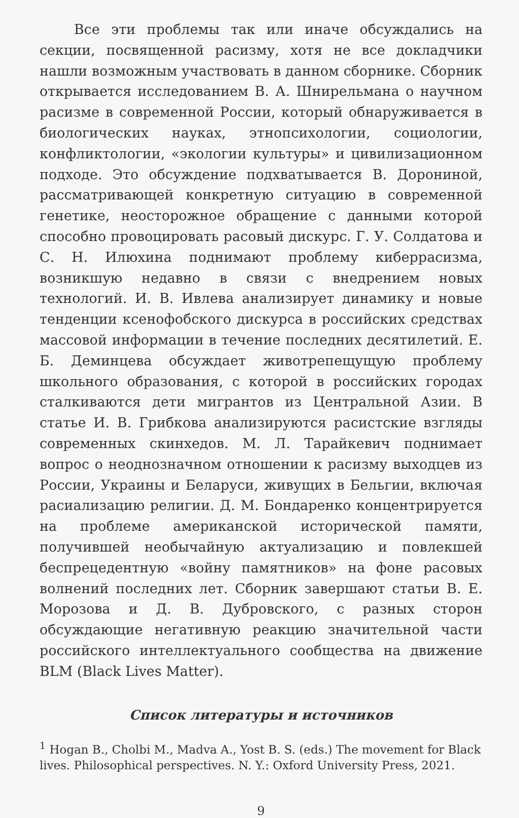Все эти проблемы так или иначе обсуждались на секции, посвященной расизму, хотя не все докладчики нашли возможным участвовать в данном сборнике. Сборник открывается исследованием В. А. Шнирельмана о научном расизме в современной России, который обнаруживается в биологических науках, этнопсихологии, социологии, конфликтологии, «экологии культуры» и цивилизационном подходе. Это обсуждение подхватывается В. Дорониной, рассматривающей конкретную ситуацию в современной генетике, неосторожное обращение с данными которой способно провоцировать расовый дискурс. Г. У. Солдатова и С. Н. Илюхина поднимают проблему киберрасизма, возникшую недавно в связи с внедрением новых технологий. И. В. Ивлева анализирует динамику и новые тенденции ксенофобского дискурса в российских средствах массовой информации в течение последних десятилетий. Е. Б. Деминцева обсуждает животрепещущую проблему школьного образования, с которой в российских городах сталкиваются дети мигрантов из Центральной Азии. В статье И. В. Грибкова анализируются расистские взгляды современных скинхедов. М. Л. Тарайкевич поднимает вопрос о неоднозначном отношении к расизму выходцев из России, Украины и Беларуси, живущих в Бельгии, включая расиализацию религии. Д. М. Бондаренко концентрируется на проблеме американской исторической памяти, получившей необычайную актуализацию и повлекшей беспрецедентную «войну памятников» на фоне расовых волнений последних лет. Сборник завершают статьи В. Е. Морозова и Д. В. Дубровского, с разных сторон обсуждающие негативную реакцию значительной части российского интеллектуального сообщества на движение BLM (Black Lives Matter).
Список литературы и источников
<sup>1</sup> Hogan B., Cholbi M., Madva A., Yost B. S. (eds.) The movement for Black lives. Philosophical perspectives. N. Y.: Oxford University Press, 2021.
9